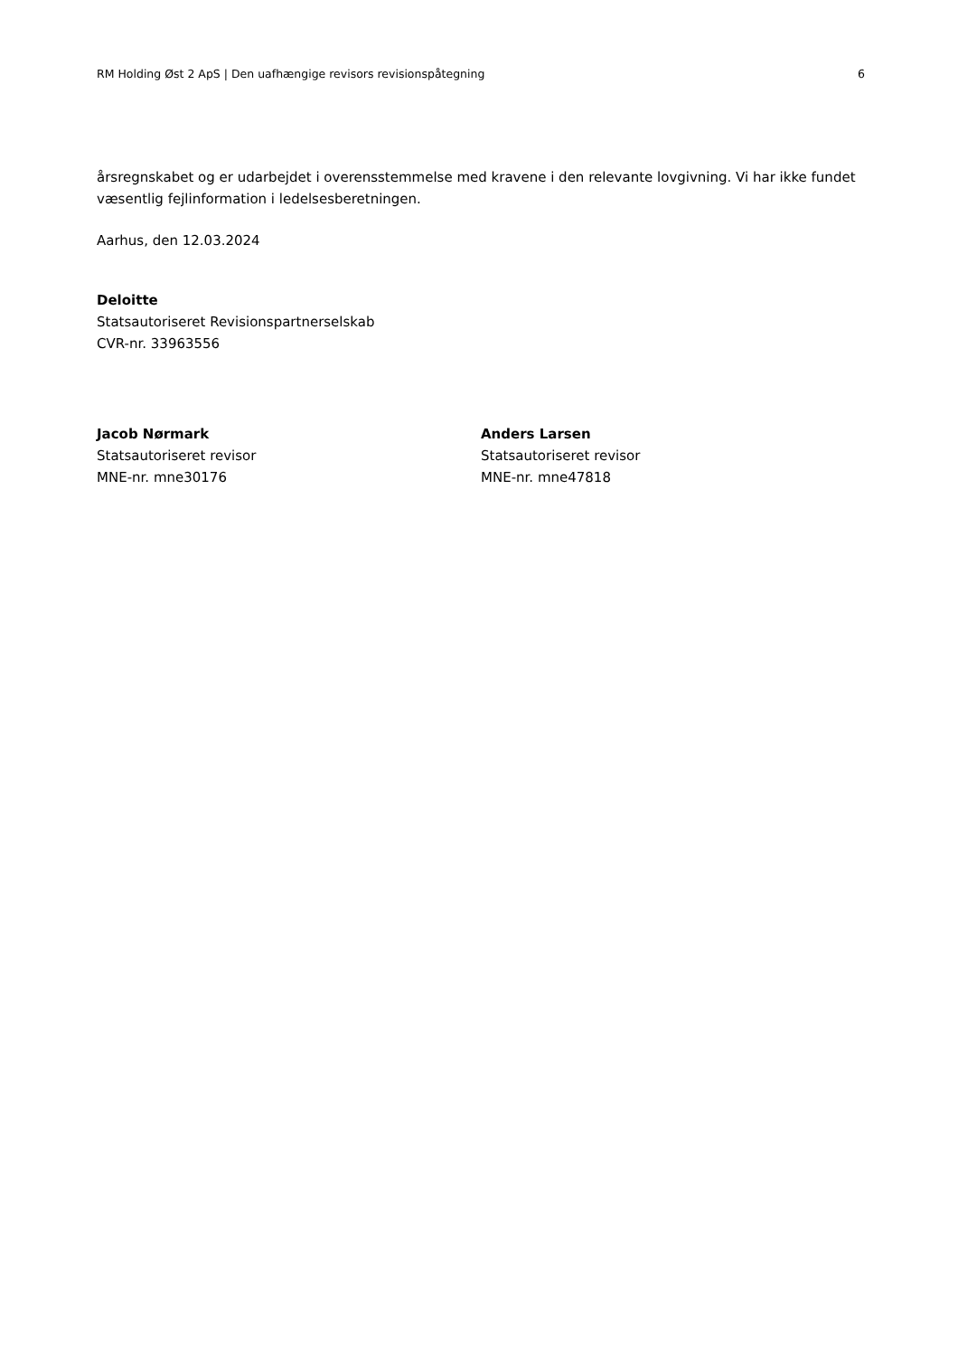RM Holding Øst 2 ApS | Den uafhængige revisors revisionspåtegning 6
årsregnskabet og er udarbejdet i overensstemmelse med kravene i den relevante lovgivning. Vi har ikke fundet væsentlig fejlinformation i ledelsesberetningen.
Aarhus, den 12.03.2024
Deloitte
Statsautoriseret Revisionspartnerselskab
CVR-nr. 33963556
Jacob Nørmark
Statsautoriseret revisor
MNE-nr. mne30176
Anders Larsen
Statsautoriseret revisor
MNE-nr. mne47818